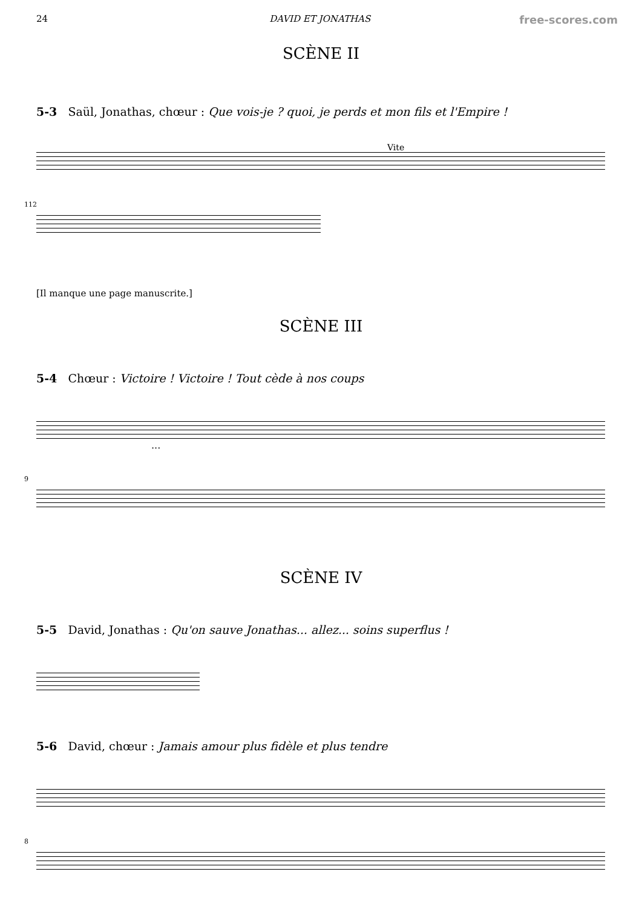24 DAVID ET JONATHAS free-scores.com
SCÈNE II
5-3 Saül, Jonathas, chœur : Que vois-je ? quoi, je perds et mon fils et l'Empire !
Vite
112
[Il manque une page manuscrite.]
SCÈNE III
5-4 Chœur : Victoire ! Victoire ! Tout cède à nos coups
...
9
SCÈNE IV
5-5 David, Jonathas : Qu'on sauve Jonathas... allez... soins superflus !
5-6 David, chœur : Jamais amour plus fidèle et plus tendre
8